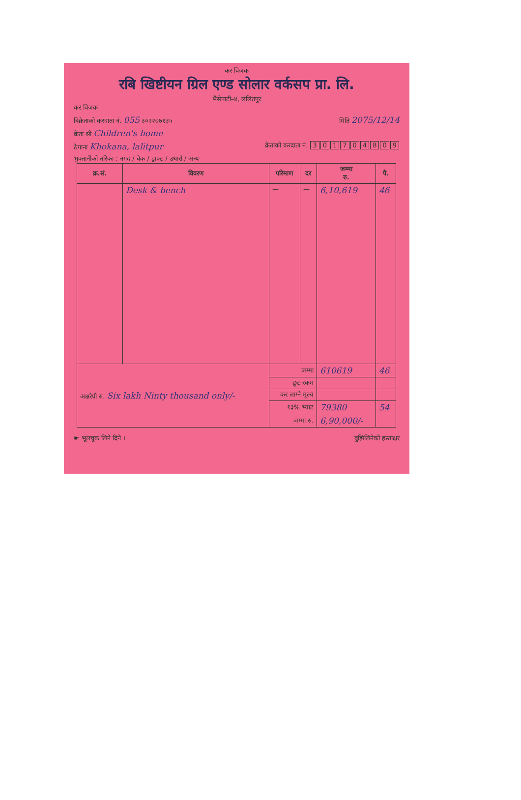कर विजक
रबि खिष्टीयन ग्रिल एण्ड सोलार वर्कसप प्रा. लि.
भैसेपाटी–४, ललितपुर
कर विजक
बिक्रेताको करदाता नं. 055 ३०२२७७१३५ मिति 2075/12/14
क्रेता श्री Children's home
ठेगाना Khokana, lalitpur क्रेताको करदाता नं. 301704809
भुक्तानीको तरिका : नगद / चेक / ड्राफ्ट / उधारो / अन्य
| क्र.सं. | विवरण | परिमाण | दर | जम्मा रु. | पै. |
| --- | --- | --- | --- | --- | --- |
| | Desk & bench | — | — | 6,10,619 | 46 |
| अक्षरेपी रु. Six lakh Ninty thousand only/- | | जम्मा | | 610619 | 46 |
| | | छुट रकम | | | |
| | | कर लाग्ने मूल्य | | | |
| | | १३% भ्याट | | 79380 | 54 |
| | | जम्मा रु. | | 6,90,000/- | |
☛ भूलचुक लिने दिने । बुझिलिनेको हस्ताक्षर